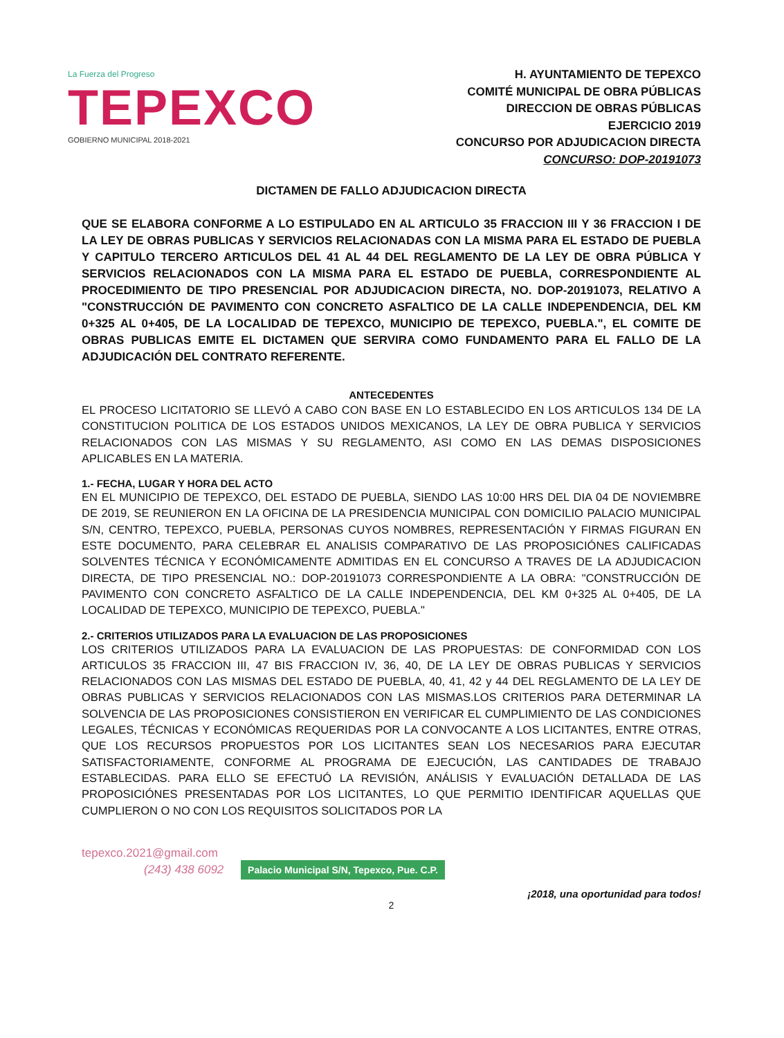La Fuerza del Progreso
TEPEXCO
GOBIERNO MUNICIPAL 2018-2021
H. AYUNTAMIENTO DE TEPEXCO
COMITÉ MUNICIPAL DE OBRA PÚBLICAS
DIRECCION DE OBRAS PÚBLICAS
EJERCICIO 2019
CONCURSO POR ADJUDICACION DIRECTA
CONCURSO: DOP-20191073
DICTAMEN DE FALLO ADJUDICACION DIRECTA
QUE SE ELABORA CONFORME A LO ESTIPULADO EN AL ARTICULO 35 FRACCION III Y 36 FRACCION I DE LA LEY DE OBRAS PUBLICAS Y SERVICIOS RELACIONADAS CON LA MISMA PARA EL ESTADO DE PUEBLA Y CAPITULO TERCERO ARTICULOS DEL 41 AL 44 DEL REGLAMENTO DE LA LEY DE OBRA PÚBLICA Y SERVICIOS RELACIONADOS CON LA MISMA PARA EL ESTADO DE PUEBLA, CORRESPONDIENTE AL PROCEDIMIENTO DE TIPO PRESENCIAL POR ADJUDICACION DIRECTA, NO. DOP-20191073, RELATIVO A "CONSTRUCCIÓN DE PAVIMENTO CON CONCRETO ASFALTICO DE LA CALLE INDEPENDENCIA, DEL KM 0+325 AL 0+405, DE LA LOCALIDAD DE TEPEXCO, MUNICIPIO DE TEPEXCO, PUEBLA.", EL COMITE DE OBRAS PUBLICAS EMITE EL DICTAMEN QUE SERVIRA COMO FUNDAMENTO PARA EL FALLO DE LA ADJUDICACIÓN DEL CONTRATO REFERENTE.
ANTECEDENTES
EL PROCESO LICITATORIO SE LLEVÓ A CABO CON BASE EN LO ESTABLECIDO EN LOS ARTICULOS 134 DE LA CONSTITUCION POLITICA DE LOS ESTADOS UNIDOS MEXICANOS, LA LEY DE OBRA PUBLICA Y SERVICIOS RELACIONADOS CON LAS MISMAS Y SU REGLAMENTO, ASI COMO EN LAS DEMAS DISPOSICIONES APLICABLES EN LA MATERIA.
1.- FECHA, LUGAR Y HORA DEL ACTO
EN EL MUNICIPIO DE TEPEXCO, DEL ESTADO DE PUEBLA, SIENDO LAS 10:00 HRS DEL DIA 04 DE NOVIEMBRE DE 2019, SE REUNIERON EN LA OFICINA DE LA PRESIDENCIA MUNICIPAL CON DOMICILIO PALACIO MUNICIPAL S/N, CENTRO, TEPEXCO, PUEBLA, PERSONAS CUYOS NOMBRES, REPRESENTACIÓN Y FIRMAS FIGURAN EN ESTE DOCUMENTO, PARA CELEBRAR EL ANALISIS COMPARATIVO DE LAS PROPOSICIÓNES CALIFICADAS SOLVENTES TÉCNICA Y ECONÓMICAMENTE ADMITIDAS EN EL CONCURSO A TRAVES DE LA ADJUDICACION DIRECTA, DE TIPO PRESENCIAL NO.: DOP-20191073 CORRESPONDIENTE A LA OBRA: "CONSTRUCCIÓN DE PAVIMENTO CON CONCRETO ASFALTICO DE LA CALLE INDEPENDENCIA, DEL KM 0+325 AL 0+405, DE LA LOCALIDAD DE TEPEXCO, MUNICIPIO DE TEPEXCO, PUEBLA."
2.- CRITERIOS UTILIZADOS PARA LA EVALUACION DE LAS PROPOSICIONES
LOS CRITERIOS UTILIZADOS PARA LA EVALUACION DE LAS PROPUESTAS: DE CONFORMIDAD CON LOS ARTICULOS 35 FRACCION III, 47 BIS FRACCION IV, 36, 40, DE LA LEY DE OBRAS PUBLICAS Y SERVICIOS RELACIONADOS CON LAS MISMAS DEL ESTADO DE PUEBLA, 40, 41, 42 y 44 DEL REGLAMENTO DE LA LEY DE OBRAS PUBLICAS Y SERVICIOS RELACIONADOS CON LAS MISMAS.LOS CRITERIOS PARA DETERMINAR LA SOLVENCIA DE LAS PROPOSICIONES CONSISTIERON EN VERIFICAR EL CUMPLIMIENTO DE LAS CONDICIONES LEGALES, TÉCNICAS Y ECONÓMICAS REQUERIDAS POR LA CONVOCANTE A LOS LICITANTES, ENTRE OTRAS, QUE LOS RECURSOS PROPUESTOS POR LOS LICITANTES SEAN LOS NECESARIOS PARA EJECUTAR SATISFACTORIAMENTE, CONFORME AL PROGRAMA DE EJECUCIÓN, LAS CANTIDADES DE TRABAJO ESTABLECIDAS. PARA ELLO SE EFECTUÓ LA REVISIÓN, ANÁLISIS Y EVALUACIÓN DETALLADA DE LAS PROPOSICIÓNES PRESENTADAS POR LOS LICITANTES, LO QUE PERMITIO IDENTIFICAR AQUELLAS QUE CUMPLIERON O NO CON LOS REQUISITOS SOLICITADOS POR LA
tepexco.2021@gmail.com
(243) 438 6092 Palacio Municipal S/N, Tepexco, Pue. C.P.
¡2018, una oportunidad para todos!
2